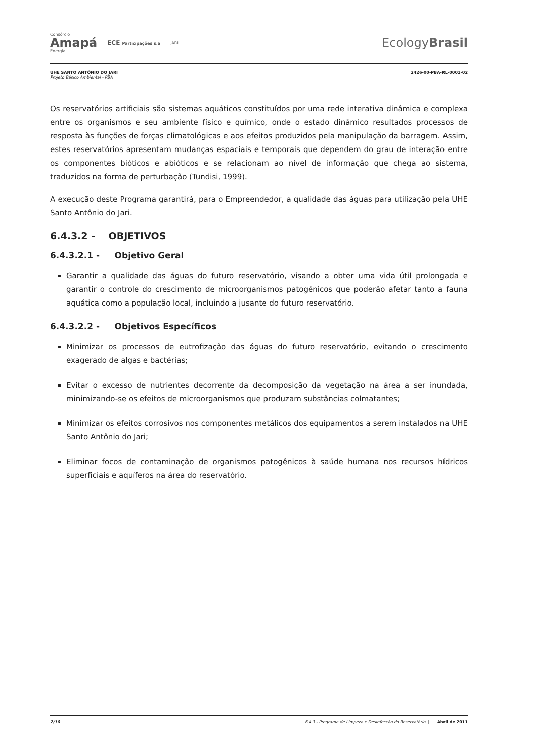Consórcio
Amapá
Energia
ECE Participações s.a JARI
EcologyBrasil
UHE SANTO ANTÔNIO DO JARI
Projeto Básico Ambiental - PBA
2426-00-PBA-RL-0001-02
Os reservatórios artificiais são sistemas aquáticos constituídos por uma rede interativa dinâmica e complexa entre os organismos e seu ambiente físico e químico, onde o estado dinâmico resultados processos de resposta às funções de forças climatológicas e aos efeitos produzidos pela manipulação da barragem. Assim, estes reservatórios apresentam mudanças espaciais e temporais que dependem do grau de interação entre os componentes bióticos e abióticos e se relacionam ao nível de informação que chega ao sistema, traduzidos na forma de perturbação (Tundisi, 1999).
A execução deste Programa garantirá, para o Empreendedor, a qualidade das águas para utilização pela UHE Santo Antônio do Jari.
6.4.3.2 - OBJETIVOS
6.4.3.2.1 - Objetivo Geral
Garantir a qualidade das águas do futuro reservatório, visando a obter uma vida útil prolongada e garantir o controle do crescimento de microorganismos patogênicos que poderão afetar tanto a fauna aquática como a população local, incluindo a jusante do futuro reservatório.
6.4.3.2.2 - Objetivos Específicos
Minimizar os processos de eutrofização das águas do futuro reservatório, evitando o crescimento exagerado de algas e bactérias;
Evitar o excesso de nutrientes decorrente da decomposição da vegetação na área a ser inundada, minimizando-se os efeitos de microorganismos que produzam substâncias colmatantes;
Minimizar os efeitos corrosivos nos componentes metálicos dos equipamentos a serem instalados na UHE Santo Antônio do Jari;
Eliminar focos de contaminação de organismos patogênicos à saúde humana nos recursos hídricos superficiais e aquíferos na área do reservatório.
2/10 6.4.3 - Programa de Limpeza e Desinfecção do Reservatório | Abril de 2011